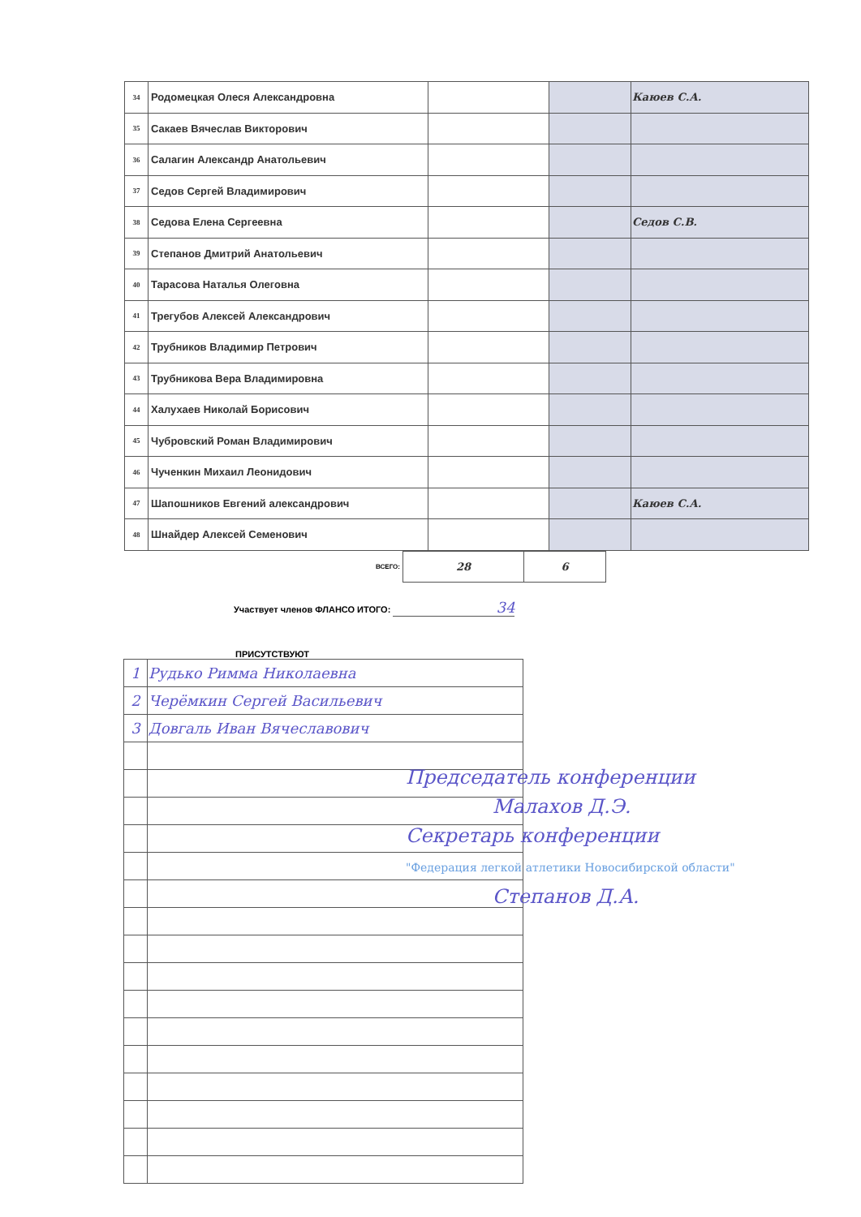| 34 | Родомецкая Олеся Александровна | | | Каюев С.А. |
| 35 | Сакаев Вячеслав Викторович | | | |
| 36 | Салагин Александр Анатольевич | | | |
| 37 | Седов Сергей Владимирович | | | |
| 38 | Седова Елена Сергеевна | | | Седов С.В. |
| 39 | Степанов Дмитрий Анатольевич | | | |
| 40 | Тарасова Наталья Олеговна | | | |
| 41 | Трегубов Алексей Александрович | | | |
| 42 | Трубников Владимир Петрович | | | |
| 43 | Трубникова Вера Владимировна | | | |
| 44 | Халухаев Николай Борисович | | | |
| 45 | Чубровский Роман Владимирович | | | |
| 46 | Чученкин Михаил Леонидович | | | |
| 47 | Шапошников Евгений александрович | | | Каюев С.А. |
| 48 | Шнайдер Алексей Семенович | | | |
ВСЕГО:
| 28 | 6 |
Участвует членов ФЛАНСО ИТОГО: 34
ПРИСУТСТВУЮТ
| 1 | Рудько Римма Николаевна |
| 2 | Черёмкин Сергей Васильевич |
| 3 | Довгаль Иван Вячеславович |
Председатель конференции
Малахов Д.Э.
Секретарь конференции
"Федерация легкой атлетики Новосибирской области"
Степанов Д.А.